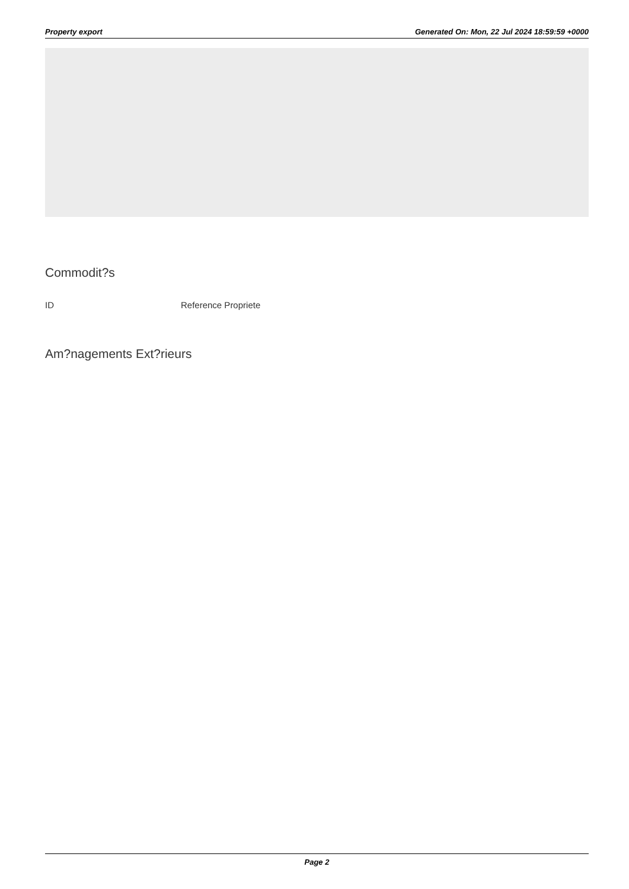Property export Generated On: Mon, 22 Jul 2024 18:59:59 +0000
Commodit?s
| ID | Reference Propriete |
| --- | --- |
Am?nagements Ext?rieurs
Page 2